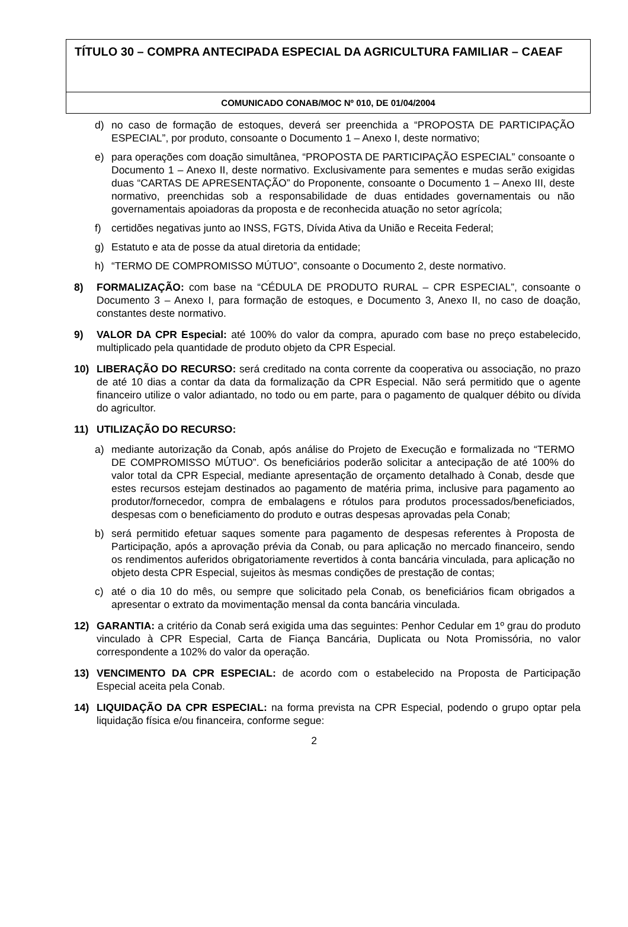TÍTULO 30 – COMPRA ANTECIPADA ESPECIAL DA AGRICULTURA FAMILIAR – CAEAF
COMUNICADO CONAB/MOC Nº 010, DE 01/04/2004
d) no caso de formação de estoques, deverá ser preenchida a “PROPOSTA DE PARTICIPAÇÃO ESPECIAL”, por produto, consoante o Documento 1 – Anexo I, deste normativo;
e) para operações com doação simultânea, “PROPOSTA DE PARTICIPAÇÃO ESPECIAL” consoante o Documento 1 – Anexo II, deste normativo. Exclusivamente para sementes e mudas serão exigidas duas “CARTAS DE APRESENTAÇÃO” do Proponente, consoante o Documento 1 – Anexo III, deste normativo, preenchidas sob a responsabilidade de duas entidades governamentais ou não governamentais apoiadoras da proposta e de reconhecida atuação no setor agrícola;
f) certidões negativas junto ao INSS, FGTS, Dívida Ativa da União e Receita Federal;
g) Estatuto e ata de posse da atual diretoria da entidade;
h) “TERMO DE COMPROMISSO MÚTUO”, consoante o Documento 2, deste normativo.
8) FORMALIZAÇÃO: com base na “CÉDULA DE PRODUTO RURAL – CPR ESPECIAL”, consoante o Documento 3 – Anexo I, para formação de estoques, e Documento 3, Anexo II, no caso de doação, constantes deste normativo.
9) VALOR DA CPR Especial: até 100% do valor da compra, apurado com base no preço estabelecido, multiplicado pela quantidade de produto objeto da CPR Especial.
10) LIBERAÇÃO DO RECURSO: será creditado na conta corrente da cooperativa ou associação, no prazo de até 10 dias a contar da data da formalização da CPR Especial. Não será permitido que o agente financeiro utilize o valor adiantado, no todo ou em parte, para o pagamento de qualquer débito ou dívida do agricultor.
11) UTILIZAÇÃO DO RECURSO:
a) mediante autorização da Conab, após análise do Projeto de Execução e formalizada no “TERMO DE COMPROMISSO MÚTUO”. Os beneficiários poderão solicitar a antecipação de até 100% do valor total da CPR Especial, mediante apresentação de orçamento detalhado à Conab, desde que estes recursos estejam destinados ao pagamento de matéria prima, inclusive para pagamento ao produtor/fornecedor, compra de embalagens e rótulos para produtos processados/beneficiados, despesas com o beneficiamento do produto e outras despesas aprovadas pela Conab;
b) será permitido efetuar saques somente para pagamento de despesas referentes à Proposta de Participação, após a aprovação prévia da Conab, ou para aplicação no mercado financeiro, sendo os rendimentos auferidos obrigatoriamente revertidos à conta bancária vinculada, para aplicação no objeto desta CPR Especial, sujeitos às mesmas condições de prestação de contas;
c) até o dia 10 do mês, ou sempre que solicitado pela Conab, os beneficiários ficam obrigados a apresentar o extrato da movimentação mensal da conta bancária vinculada.
12) GARANTIA: a critério da Conab será exigida uma das seguintes: Penhor Cedular em 1º grau do produto vinculado à CPR Especial, Carta de Fiança Bancária, Duplicata ou Nota Promissória, no valor correspondente a 102% do valor da operação.
13) VENCIMENTO DA CPR ESPECIAL: de acordo com o estabelecido na Proposta de Participação Especial aceita pela Conab.
14) LIQUIDAÇÃO DA CPR ESPECIAL: na forma prevista na CPR Especial, podendo o grupo optar pela liquidação física e/ou financeira, conforme segue:
2